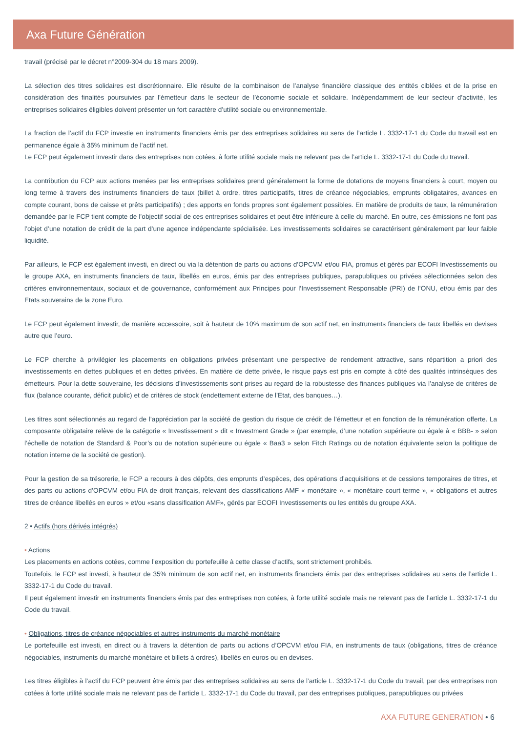Axa Future Génération
travail (précisé par le décret n°2009-304 du 18 mars 2009).
La sélection des titres solidaires est discrétionnaire. Elle résulte de la combinaison de l’analyse financière classique des entités ciblées et de la prise en considération des finalités poursuivies par l’émetteur dans le secteur de l’économie sociale et solidaire. Indépendamment de leur secteur d’activité, les entreprises solidaires éligibles doivent présenter un fort caractère d’utilité sociale ou environnementale.
La fraction de l’actif du FCP investie en instruments financiers émis par des entreprises solidaires au sens de l’article L. 3332-17-1 du Code du travail est en permanence égale à 35% minimum de l’actif net.
Le FCP peut également investir dans des entreprises non cotées, à forte utilité sociale mais ne relevant pas de l’article L. 3332-17-1 du Code du travail.
La contribution du FCP aux actions menées par les entreprises solidaires prend généralement la forme de dotations de moyens financiers à court, moyen ou long terme à travers des instruments financiers de taux (billet à ordre, titres participatifs, titres de créance négociables, emprunts obligataires, avances en compte courant, bons de caisse et prêts participatifs) ; des apports en fonds propres sont également possibles. En matière de produits de taux, la rémunération demandée par le FCP tient compte de l’objectif social de ces entreprises solidaires et peut être inférieure à celle du marché. En outre, ces émissions ne font pas l’objet d’une notation de crédit de la part d’une agence indépendante spécialisée. Les investissements solidaires se caractérisent généralement par leur faible liquidité.
Par ailleurs, le FCP est également investi, en direct ou via la détention de parts ou actions d’OPCVM et/ou FIA, promus et gérés par ECOFI Investissements ou le groupe AXA, en instruments financiers de taux, libellés en euros, émis par des entreprises publiques, parapubliques ou privées sélectionnées selon des critères environnementaux, sociaux et de gouvernance, conformément aux Principes pour l’Investissement Responsable (PRI) de l’ONU, et/ou émis par des Etats souverains de la zone Euro.
Le FCP peut également investir, de manière accessoire, soit à hauteur de 10% maximum de son actif net, en instruments financiers de taux libellés en devises autre que l’euro.
Le FCP cherche à privilégier les placements en obligations privées présentant une perspective de rendement attractive, sans répartition a priori des investissements en dettes publiques et en dettes privées. En matière de dette privée, le risque pays est pris en compte à côté des qualités intrinsèques des émetteurs. Pour la dette souveraine, les décisions d’investissements sont prises au regard de la robustesse des finances publiques via l’analyse de critères de flux (balance courante, déficit public) et de critères de stock (endettement externe de l’Etat, des banques…).
Les titres sont sélectionnés au regard de l’appréciation par la société de gestion du risque de crédit de l’émetteur et en fonction de la rémunération offerte. La composante obligataire relève de la catégorie « Investissement » dit « Investment Grade » (par exemple, d’une notation supérieure ou égale à « BBB- » selon l’échelle de notation de Standard & Poor’s ou de notation supérieure ou égale « Baa3 » selon Fitch Ratings ou de notation équivalente selon la politique de notation interne de la société de gestion).
Pour la gestion de sa trésorerie, le FCP a recours à des dépôts, des emprunts d’espèces, des opérations d’acquisitions et de cessions temporaires de titres, et des parts ou actions d’OPCVM et/ou FIA de droit français, relevant des classifications AMF « monétaire », « monétaire court terme », « obligations et autres titres de créance libellés en euros » et/ou «sans classification AMF», gérés par ECOFI Investissements ou les entités du groupe AXA.
2 • Actifs (hors dérivés intégrés)
• Actions
Les placements en actions cotées, comme l’exposition du portefeuille à cette classe d’actifs, sont strictement prohibés.
Toutefois, le FCP est investi, à hauteur de 35% minimum de son actif net, en instruments financiers émis par des entreprises solidaires au sens de l’article L. 3332-17-1 du Code du travail.
Il peut également investir en instruments financiers émis par des entreprises non cotées, à forte utilité sociale mais ne relevant pas de l’article L. 3332-17-1 du Code du travail.
• Obligations, titres de créance négociables et autres instruments du marché monétaire
Le portefeuille est investi, en direct ou à travers la détention de parts ou actions d’OPCVM et/ou FIA, en instruments de taux (obligations, titres de créance négociables, instruments du marché monétaire et billets à ordres), libellés en euros ou en devises.
Les titres éligibles à l’actif du FCP peuvent être émis par des entreprises solidaires au sens de l’article L. 3332-17-1 du Code du travail, par des entreprises non cotées à forte utilité sociale mais ne relevant pas de l’article L. 3332-17-1 du Code du travail, par des entreprises publiques, parapubliques ou privées
AXA FUTURE GENERATION • 6